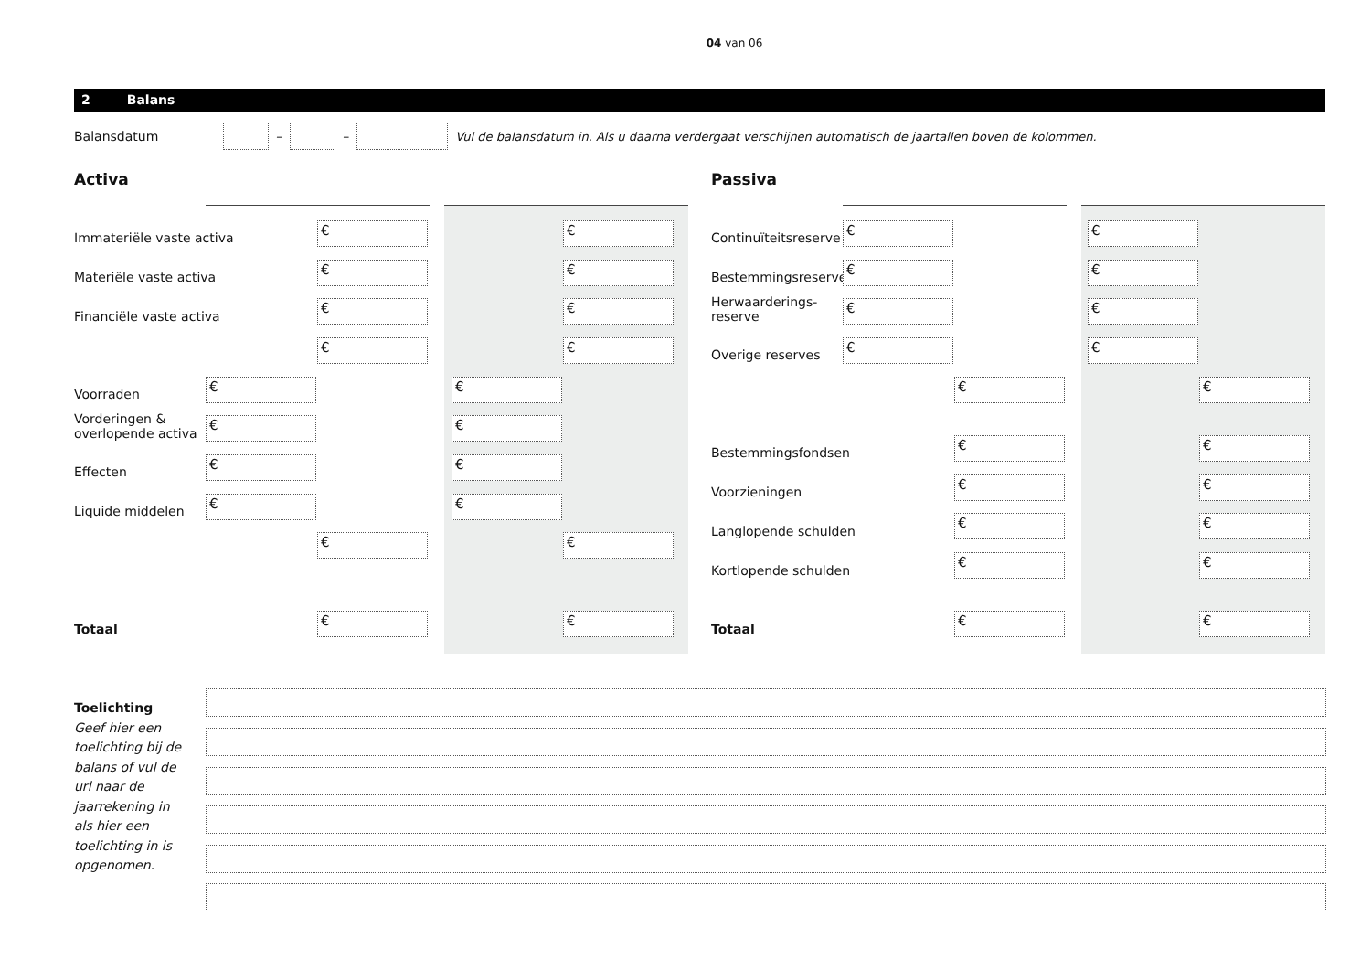04 van 06
2 Balans
Balansdatum – – Vul de balansdatum in. Als u daarna verdergaat verschijnen automatisch de jaartallen boven de kolommen.
Activa Passiva
Immateriële vaste activa
€ €
Materiële vaste activa
€ €
Financiële vaste activa
€ €
€ €
Voorraden
€ €
Vorderingen &
overlopende activa
€ €
Effecten
€ €
Liquide middelen
€ €
€ €
Totaal
€ €
Continuïteitsreserve
€ €
Bestemmingsreserve
€ €
Herwaarderings-
reserve
€ €
Overige reserves
€ €
€ €
Bestemmingsfondsen
€ €
Voorzieningen
€ €
Langlopende schulden
€ €
Kortlopende schulden
€ €
Totaal
€ €
Toelichting
Geef hier een toelichting bij de balans of vul de url naar de jaarrekening in als hier een toelichting in is opgenomen.